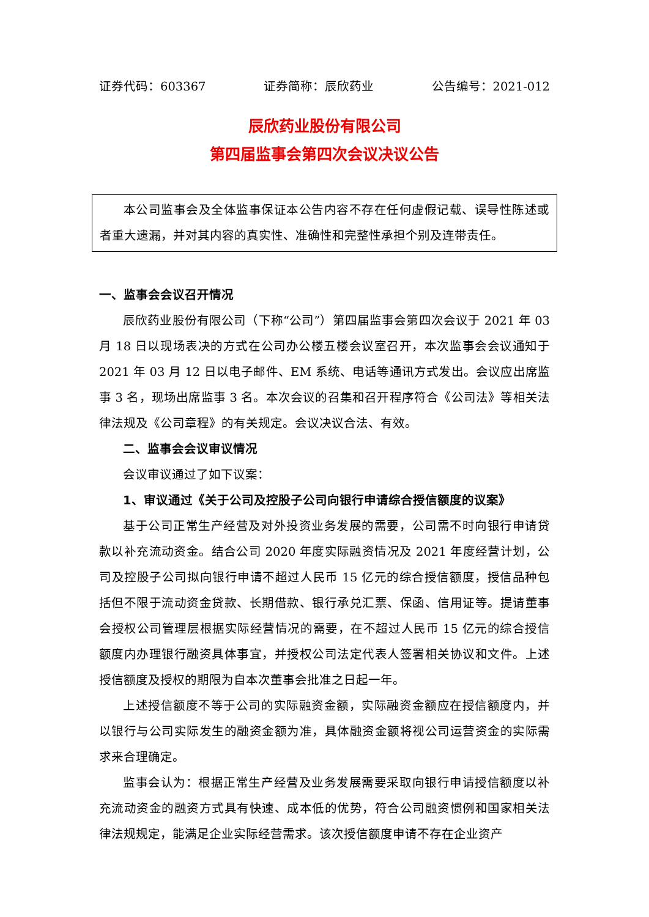证券代码：603367 证券简称：辰欣药业 公告编号：2021-012
辰欣药业股份有限公司
第四届监事会第四次会议决议公告
本公司监事会及全体监事保证本公告内容不存在任何虚假记载、误导性陈述或者重大遗漏，并对其内容的真实性、准确性和完整性承担个别及连带责任。
一、监事会会议召开情况
辰欣药业股份有限公司（下称“公司”）第四届监事会第四次会议于 2021 年 03 月 18 日以现场表决的方式在公司办公楼五楼会议室召开，本次监事会会议通知于 2021 年 03 月 12 日以电子邮件、EM 系统、电话等通讯方式发出。会议应出席监事 3 名，现场出席监事 3 名。本次会议的召集和召开程序符合《公司法》等相关法律法规及《公司章程》的有关规定。会议决议合法、有效。
二、监事会会议审议情况
会议审议通过了如下议案：
1、审议通过《关于公司及控股子公司向银行申请综合授信额度的议案》
基于公司正常生产经营及对外投资业务发展的需要，公司需不时向银行申请贷款以补充流动资金。结合公司 2020 年度实际融资情况及 2021 年度经营计划，公司及控股子公司拟向银行申请不超过人民币 15 亿元的综合授信额度，授信品种包括但不限于流动资金贷款、长期借款、银行承兑汇票、保函、信用证等。提请董事会授权公司管理层根据实际经营情况的需要，在不超过人民币 15 亿元的综合授信额度内办理银行融资具体事宜，并授权公司法定代表人签署相关协议和文件。上述授信额度及授权的期限为自本次董事会批准之日起一年。
上述授信额度不等于公司的实际融资金额，实际融资金额应在授信额度内，并以银行与公司实际发生的融资金额为准，具体融资金额将视公司运营资金的实际需求来合理确定。
监事会认为：根据正常生产经营及业务发展需要采取向银行申请授信额度以补充流动资金的融资方式具有快速、成本低的优势，符合公司融资惯例和国家相关法律法规规定，能满足企业实际经营需求。该次授信额度申请不存在企业资产